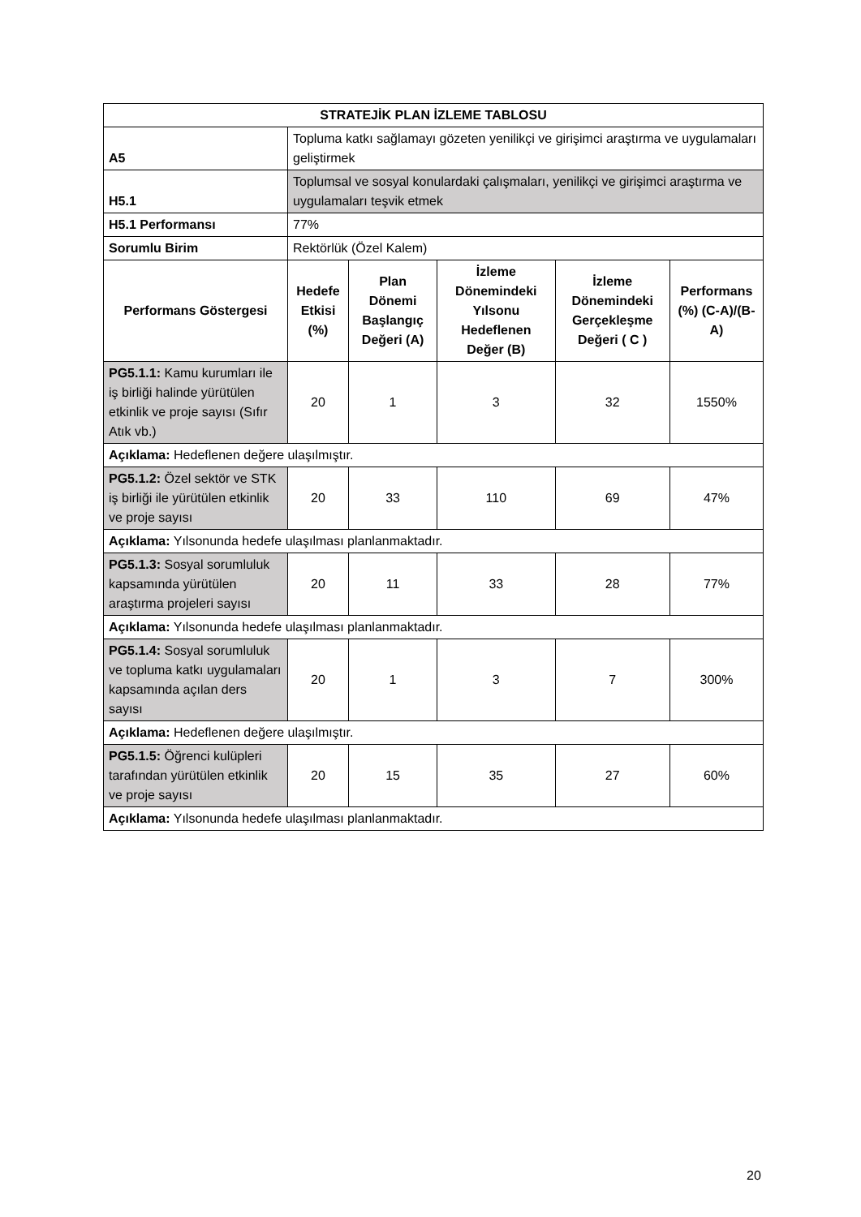| STRATEJİK PLAN İZLEME TABLOSU | | | | | |
| --- | --- | --- | --- | --- | --- |
| A5 | Topluma katkı sağlamayı gözeten yenilikçi ve girişimci araştırma ve uygulamaları geliştirmek | | | | |
| H5.1 | Toplumsal ve sosyal konulardaki çalışmaları, yenilikçi ve girişimci araştırma ve uygulamaları teşvik etmek | | | | |
| H5.1 Performansı | 77% | | | | |
| Sorumlu Birim | Rektörlük (Özel Kalem) | | | | |
| Performans Göstergesi | Hedefe Etkisi (%) | Plan Dönemi Başlangıç Değeri (A) | İzleme Dönemindeki Yılsonu Hedeflenen Değer (B) | İzleme Dönemindeki Gerçekleşme Değeri ( C ) | Performans (%) (C-A)/(B-A) |
| PG5.1.1: Kamu kurumları ile iş birliği halinde yürütülen etkinlik ve proje sayısı (Sıfır Atık vb.) | 20 | 1 | 3 | 32 | 1550% |
| Açıklama: Hedeflenen değere ulaşılmıştır. | | | | | |
| PG5.1.2: Özel sektör ve STK iş birliği ile yürütülen etkinlik ve proje sayısı | 20 | 33 | 110 | 69 | 47% |
| Açıklama: Yılsonunda hedefe ulaşılması planlanmaktadır. | | | | | |
| PG5.1.3: Sosyal sorumluluk kapsamında yürütülen araştırma projeleri sayısı | 20 | 11 | 33 | 28 | 77% |
| Açıklama: Yılsonunda hedefe ulaşılması planlanmaktadır. | | | | | |
| PG5.1.4: Sosyal sorumluluk ve topluma katkı uygulamaları kapsamında açılan ders sayısı | 20 | 1 | 3 | 7 | 300% |
| Açıklama: Hedeflenen değere ulaşılmıştır. | | | | | |
| PG5.1.5: Öğrenci kulüpleri tarafından yürütülen etkinlik ve proje sayısı | 20 | 15 | 35 | 27 | 60% |
| Açıklama: Yılsonunda hedefe ulaşılması planlanmaktadır. | | | | | |
20